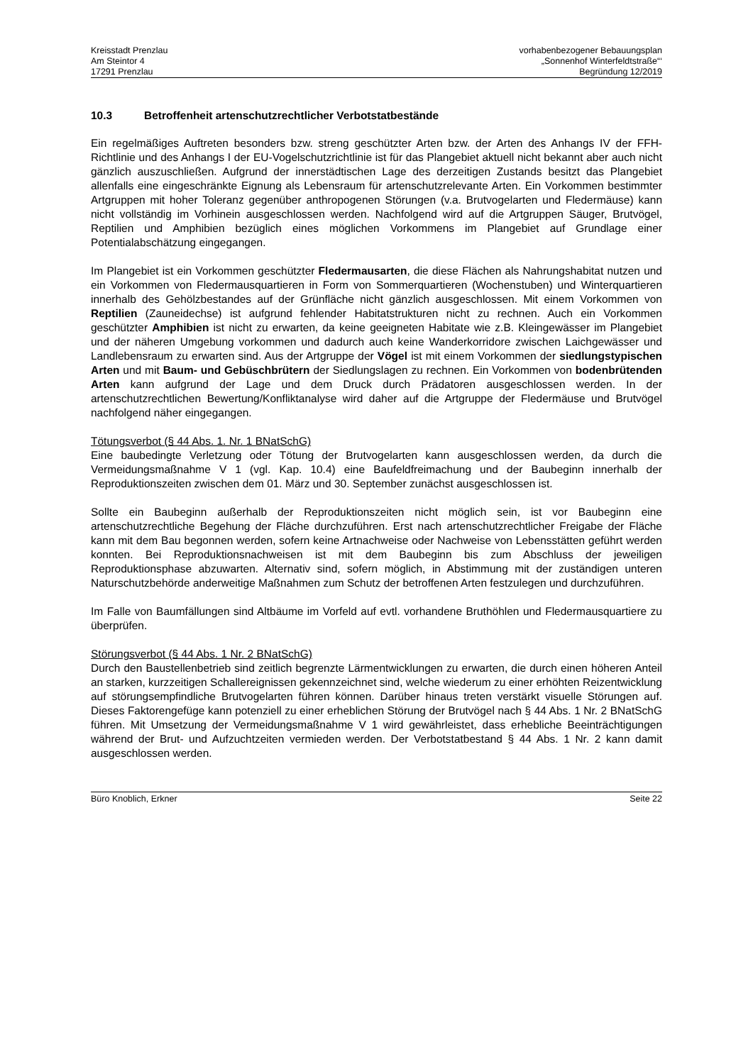Kreisstadt Prenzlau
Am Steintor 4
17291 Prenzlau
vorhabenbezogener Bebauungsplan
„Sonnenhof Winterfeldtstraße“‘
Begründung 12/2019
10.3 Betroffenheit artenschutzrechtlicher Verbotstatbestände
Ein regelmäßiges Auftreten besonders bzw. streng geschützter Arten bzw. der Arten des Anhangs IV der FFH-Richtlinie und des Anhangs I der EU-Vogelschutzrichtlinie ist für das Plangebiet aktuell nicht bekannt aber auch nicht gänzlich auszuschließen. Aufgrund der innerstädtischen Lage des derzeitigen Zustands besitzt das Plangebiet allenfalls eine eingeschränkte Eignung als Lebensraum für artenschutzrelevante Arten. Ein Vorkommen bestimmter Artgruppen mit hoher Toleranz gegenüber anthropogenen Störungen (v.a. Brutvogelarten und Fledermäuse) kann nicht vollständig im Vorhinein ausgeschlossen werden. Nachfolgend wird auf die Artgruppen Säuger, Brutvögel, Reptilien und Amphibien bezüglich eines möglichen Vorkommens im Plangebiet auf Grundlage einer Potentialabschätzung eingegangen.
Im Plangebiet ist ein Vorkommen geschützter Fledermausarten, die diese Flächen als Nahrungshabitat nutzen und ein Vorkommen von Fledermausquartieren in Form von Sommerquartieren (Wochenstuben) und Winterquartieren innerhalb des Gehölzbestandes auf der Grünfläche nicht gänzlich ausgeschlossen. Mit einem Vorkommen von Reptilien (Zauneidechse) ist aufgrund fehlender Habitatstrukturen nicht zu rechnen. Auch ein Vorkommen geschützter Amphibien ist nicht zu erwarten, da keine geeigneten Habitate wie z.B. Kleingewässer im Plangebiet und der näheren Umgebung vorkommen und dadurch auch keine Wanderkorridore zwischen Laichgewässer und Landlebensraum zu erwarten sind. Aus der Artgruppe der Vögel ist mit einem Vorkommen der siedlungstypischen Arten und mit Baum- und Gebüschbrütern der Siedlungslagen zu rechnen. Ein Vorkommen von bodenbrütenden Arten kann aufgrund der Lage und dem Druck durch Prädatoren ausgeschlossen werden. In der artenschutzrechtlichen Bewertung/Konfliktanalyse wird daher auf die Artgruppe der Fledermäuse und Brutvögel nachfolgend näher eingegangen.
Tötungsverbot (§ 44 Abs. 1. Nr. 1 BNatSchG)
Eine baubedingte Verletzung oder Tötung der Brutvogelarten kann ausgeschlossen werden, da durch die Vermeidungsmaßnahme V 1 (vgl. Kap. 10.4) eine Baufeldfreimachung und der Baubeginn innerhalb der Reproduktionszeiten zwischen dem 01. März und 30. September zunächst ausgeschlossen ist.
Sollte ein Baubeginn außerhalb der Reproduktionszeiten nicht möglich sein, ist vor Baubeginn eine artenschutzrechtliche Begehung der Fläche durchzuführen. Erst nach artenschutzrechtlicher Freigabe der Fläche kann mit dem Bau begonnen werden, sofern keine Artnachweise oder Nachweise von Lebensstätten geführt werden konnten. Bei Reproduktionsnachweisen ist mit dem Baubeginn bis zum Abschluss der jeweiligen Reproduktionsphase abzuwarten. Alternativ sind, sofern möglich, in Abstimmung mit der zuständigen unteren Naturschutzbehörde anderweitige Maßnahmen zum Schutz der betroffenen Arten festzulegen und durchzuführen.
Im Falle von Baumfällungen sind Altbäume im Vorfeld auf evtl. vorhandene Bruthöhlen und Fledermausquartiere zu überprüfen.
Störungsverbot (§ 44 Abs. 1 Nr. 2 BNatSchG)
Durch den Baustellenbetrieb sind zeitlich begrenzte Lärmentwicklungen zu erwarten, die durch einen höheren Anteil an starken, kurzzeitigen Schallereignissen gekennzeichnet sind, welche wiederum zu einer erhöhten Reizentwicklung auf störungsempfindliche Brutvogelarten führen können. Darüber hinaus treten verstärkt visuelle Störungen auf. Dieses Faktorengefüge kann potenziell zu einer erheblichen Störung der Brutvögel nach § 44 Abs. 1 Nr. 2 BNatSchG führen. Mit Umsetzung der Vermeidungsmaßnahme V 1 wird gewährleistet, dass erhebliche Beeinträchtigungen während der Brut- und Aufzuchtzeiten vermieden werden. Der Verbotstatbestand § 44 Abs. 1 Nr. 2 kann damit ausgeschlossen werden.
Büro Knoblich, Erkner Seite 22